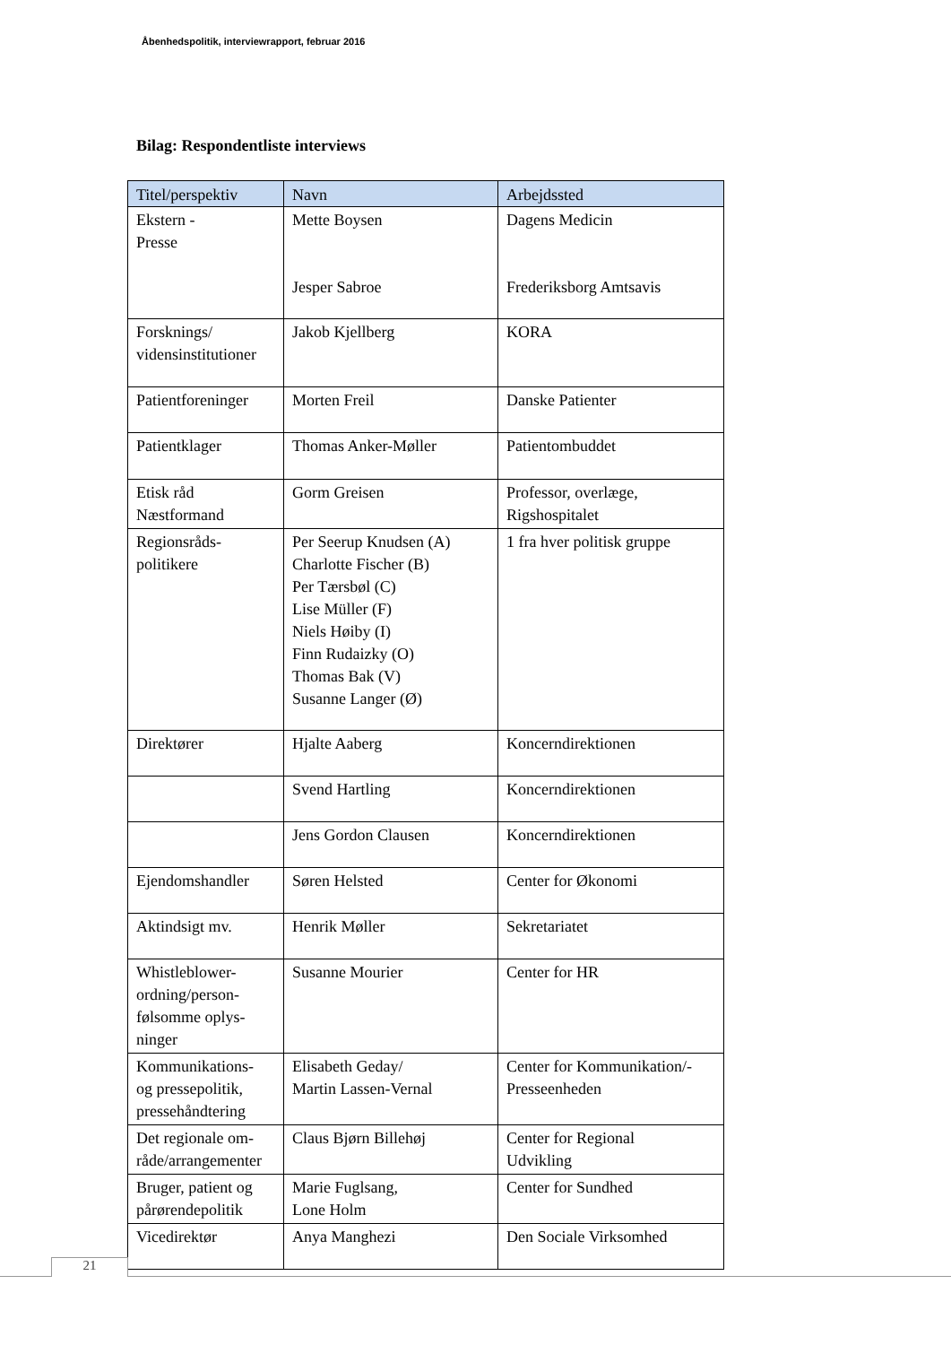Åbenhedspolitik, interviewrapport, februar 2016
Bilag: Respondentliste interviews
| Titel/perspektiv | Navn | Arbejdssted |
| --- | --- | --- |
| Ekstern - Presse | Mette Boysen Jesper Sabroe | Dagens Medicin Frederiksborg Amtsavis |
| Forsknings/ vidensinstitutioner | Jakob Kjellberg | KORA |
| Patientforeninger | Morten Freil | Danske Patienter |
| Patientklager | Thomas Anker-Møller | Patientombuddet |
| Etisk råd Næstformand | Gorm Greisen | Professor, overlæge, Rigshospitalet |
| Regionsråds- politikere | Per Seerup Knudsen (A) Charlotte Fischer (B) Per Tærsbøl (C) Lise Müller (F) Niels Høiby (I) Finn Rudaizky (O) Thomas Bak (V) Susanne Langer (Ø) | 1 fra hver politisk gruppe |
| Direktører | Hjalte Aaberg | Koncerndirektionen |
| | Svend Hartling | Koncerndirektionen |
| | Jens Gordon Clausen | Koncerndirektionen |
| Ejendomshandler | Søren Helsted | Center for Økonomi |
| Aktindsigt mv. | Henrik Møller | Sekretariatet |
| Whistleblower- ordning/person- følsomme oplys- ninger | Susanne Mourier | Center for HR |
| Kommunikations- og pressepolitik, pressehåndtering | Elisabeth Geday/ Martin Lassen-Vernal | Center for Kommunikation/- Presseenheden |
| Det regionale om- råde/arrangementer | Claus Bjørn Billehøj | Center for Regional Udvikling |
| Bruger, patient og pårørendepolitik | Marie Fuglsang, Lone Holm | Center for Sundhed |
| Vicedirektør | Anya Manghezi | Den Sociale Virksomhed |
21